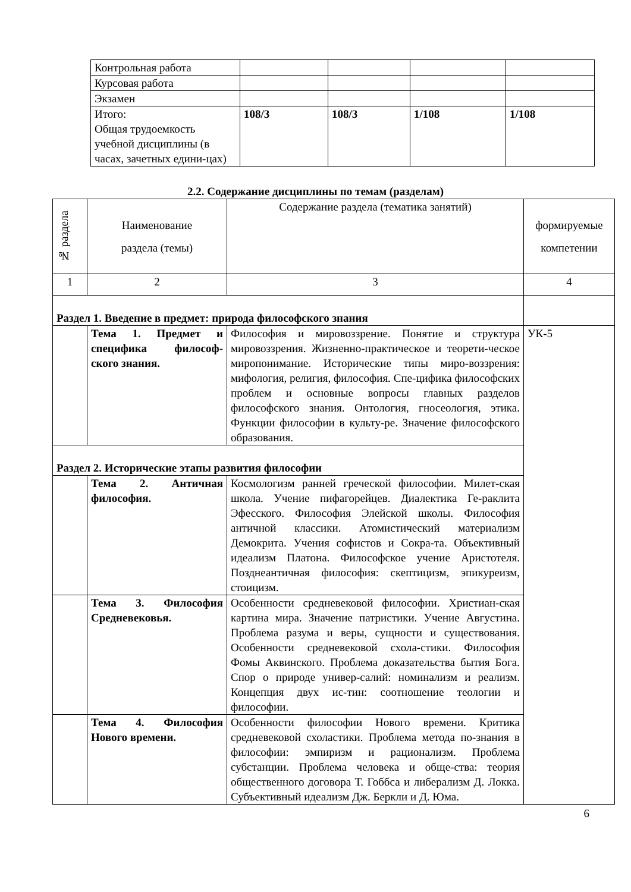| Контрольная работа | | | | |
| Курсовая работа | | | | |
| Экзамен | | | | |
| Итого: Общая трудоемкость учебной дисциплины (в часах, зачетных едини-цах) | 108/3 | 108/3 | 1/108 | 1/108 |
2.2. Содержание дисциплины по темам (разделам)
| № раздела | Наименование раздела (темы) | Содержание раздела (тематика занятий) | формируемые компетении |
| --- | --- | --- | --- |
| 1 | 2 | 3 | 4 |
| Раздел 1. Введение в предмет: природа философского знания | | | |
| | Тема 1. Предмет и специфика философ-ского знания. | Философия и мировоззрение. Понятие и структура мировоззрения. Жизненно-практическое и теорети-ческое миропонимание. Исторические типы миро-воззрения: мифология, религия, философия. Спе-цифика философских проблем и основные вопросы главных разделов философского знания. Онтология, гносеология, этика. Функции философии в культу-ре. Значение философского образования. | УК-5 |
| Раздел 2. Исторические этапы развития философии | | | |
| | Тема 2. Античная философия. | Космологизм ранней греческой философии. Милет-ская школа. Учение пифагорейцев. Диалектика Ге-раклита Эфесского. Философия Элейской школы. Философия античной классики. Атомистический материализм Демокрита. Учения софистов и Сокра-та. Объективный идеализм Платона. Философское учение Аристотеля. Позднеантичная философия: скептицизм, эпикуреизм, стоицизм. | |
| | Тема 3. Философия Средневековья. | Особенности средневековой философии. Христиан-ская картина мира. Значение патристики. Учение Августина. Проблема разума и веры, сущности и существования. Особенности средневековой схола-стики. Философия Фомы Аквинского. Проблема доказательства бытия Бога. Спор о природе универ-салий: номинализм и реализм. Концепция двух ис-тин: соотношение теологии и философии. | |
| | Тема 4. Философия Нового времени. | Особенности философии Нового времени. Критика средневековой схоластики. Проблема метода по-знания в философии: эмпиризм и рационализм. Проблема субстанции. Проблема человека и обще-ства: теория общественного договора Т. Гоббса и либерализм Д. Локка. Субъективный идеализм Дж. Беркли и Д. Юма. | |
6